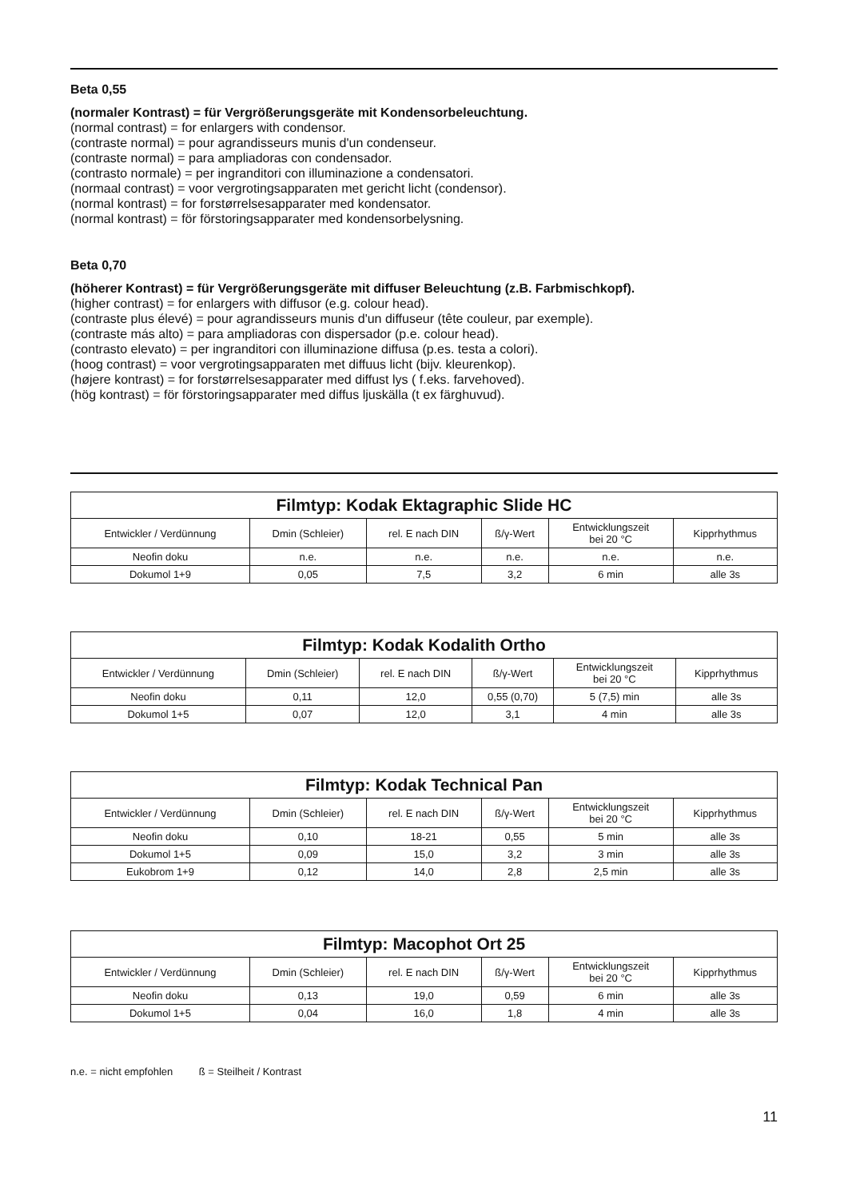Beta 0,55
(normaler Kontrast) = für Vergrößerungsgeräte mit Kondensorbeleuchtung.
(normal contrast) = for enlargers with condensor.
(contraste normal) = pour agrandisseurs munis d'un condenseur.
(contraste normal) = para ampliadoras con condensador.
(contrasto normale) = per ingranditori con illuminazione a condensatori.
(normaal contrast) = voor vergrotingsapparaten met gericht licht (condensor).
(normal kontrast) = for forstørrelsesapparater med kondensator.
(normal kontrast) = för förstoringsapparater med kondensorbelysning.
Beta 0,70
(höherer Kontrast) = für Vergrößerungsgeräte mit diffuser Beleuchtung (z.B. Farbmischkopf).
(higher contrast) = for enlargers with diffusor (e.g. colour head).
(contraste plus élevé) = pour agrandisseurs munis d'un diffuseur (tête couleur, par exemple).
(contraste más alto) = para ampliadoras con dispersador (p.e. colour head).
(contrasto elevato) = per ingranditori con illuminazione diffusa (p.es. testa a colori).
(hoog contrast) = voor vergrotingsapparaten met diffuus licht (bijv. kleurenkop).
(højere kontrast) = for forstørrelsesapparater med diffust lys ( f.eks. farvehoved).
(hög kontrast) = för förstoringsapparater med diffus ljuskälla (t ex färghuvud).
| Filmtyp: Kodak Ektagraphic Slide HC | | | | | |
| --- | --- | --- | --- | --- | --- |
| Entwickler / Verdünnung | Dmin (Schleier) | rel. E nach DIN | ß/γ-Wert | Entwicklungszeit bei 20 °C | Kipprhythmus |
| Neofin doku | n.e. | n.e. | n.e. | n.e. | n.e. |
| Dokumol 1+9 | 0,05 | 7,5 | 3,2 | 6 min | alle 3s |
| Filmtyp: Kodak Kodalith Ortho | | | | | |
| --- | --- | --- | --- | --- | --- |
| Entwickler / Verdünnung | Dmin (Schleier) | rel. E nach DIN | ß/γ-Wert | Entwicklungszeit bei 20 °C | Kipprhythmus |
| Neofin doku | 0,11 | 12,0 | 0,55 (0,70) | 5 (7,5) min | alle 3s |
| Dokumol 1+5 | 0,07 | 12,0 | 3,1 | 4 min | alle 3s |
| Filmtyp: Kodak Technical Pan | | | | | |
| --- | --- | --- | --- | --- | --- |
| Entwickler / Verdünnung | Dmin (Schleier) | rel. E nach DIN | ß/γ-Wert | Entwicklungszeit bei 20 °C | Kipprhythmus |
| Neofin doku | 0,10 | 18-21 | 0,55 | 5 min | alle 3s |
| Dokumol 1+5 | 0,09 | 15,0 | 3,2 | 3 min | alle 3s |
| Eukobrom 1+9 | 0,12 | 14,0 | 2,8 | 2,5 min | alle 3s |
| Filmtyp: Macophot Ort 25 | | | | | |
| --- | --- | --- | --- | --- | --- |
| Entwickler / Verdünnung | Dmin (Schleier) | rel. E nach DIN | ß/γ-Wert | Entwicklungszeit bei 20 °C | Kipprhythmus |
| Neofin doku | 0,13 | 19,0 | 0,59 | 6 min | alle 3s |
| Dokumol 1+5 | 0,04 | 16,0 | 1,8 | 4 min | alle 3s |
n.e. = nicht empfohlen ß = Steilheit / Kontrast
11